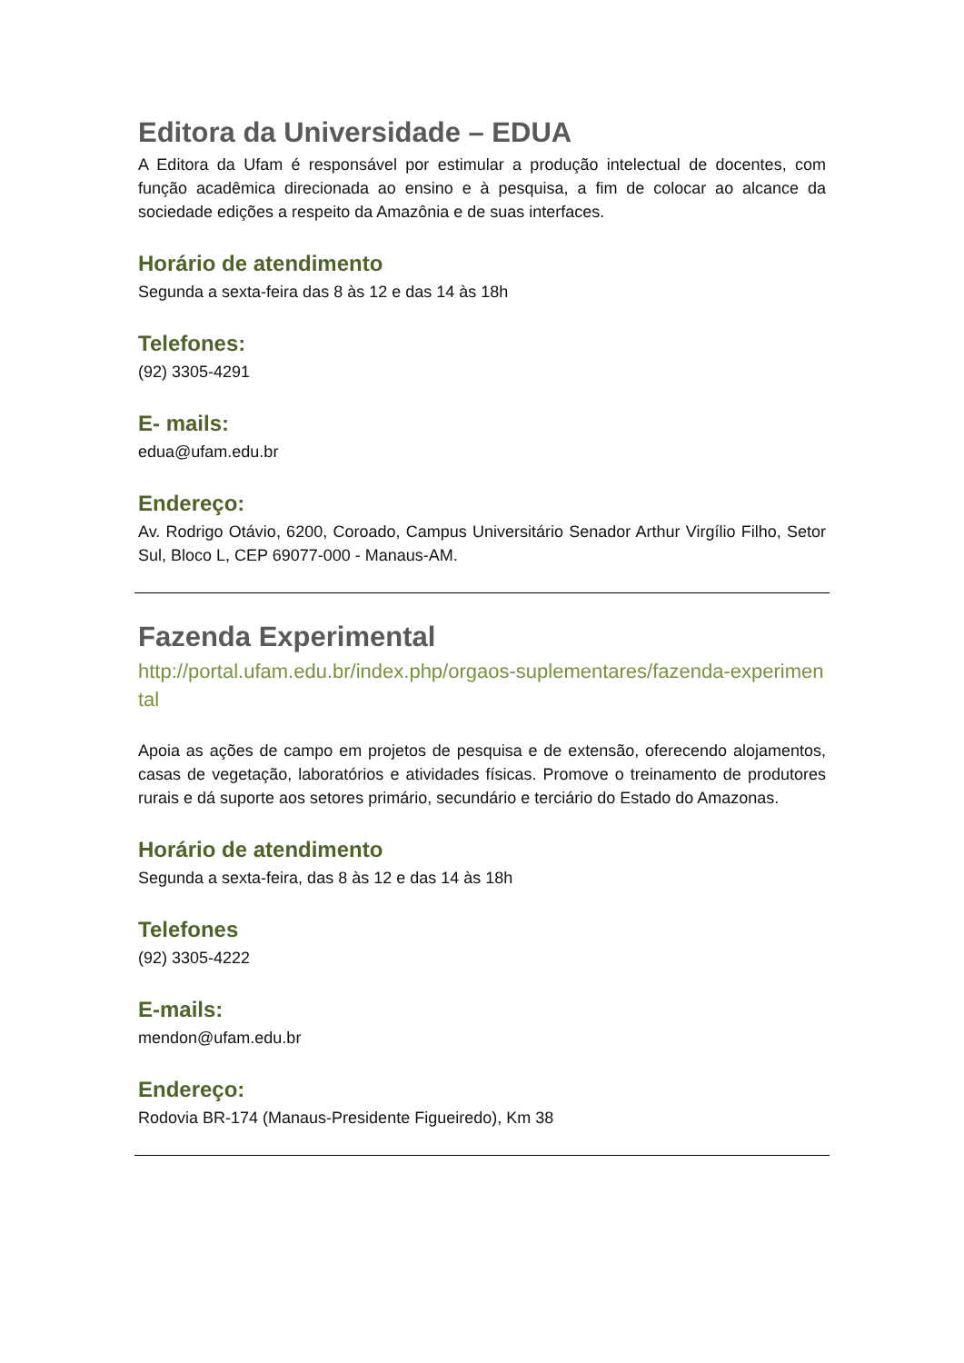Editora da Universidade – EDUA
A Editora da Ufam é responsável por estimular a produção intelectual de docentes, com função acadêmica direcionada ao ensino e à pesquisa, a fim de colocar ao alcance da sociedade edições a respeito da Amazônia e de suas interfaces.
Horário de atendimento
Segunda a sexta-feira das 8 às 12 e das 14 às 18h
Telefones:
(92) 3305-4291
E- mails:
edua@ufam.edu.br
Endereço:
Av. Rodrigo Otávio, 6200, Coroado, Campus Universitário Senador Arthur Virgílio Filho, Setor Sul, Bloco L, CEP 69077-000 - Manaus-AM.
Fazenda Experimental
http://portal.ufam.edu.br/index.php/orgaos-suplementares/fazenda-experimental
Apoia as ações de campo em projetos de pesquisa e de extensão, oferecendo alojamentos, casas de vegetação, laboratórios e atividades físicas. Promove o treinamento de produtores rurais e dá suporte aos setores primário, secundário e terciário do Estado do Amazonas.
Horário de atendimento
Segunda a sexta-feira, das 8 às 12 e das 14 às 18h
Telefones
(92) 3305-4222
E-mails:
mendon@ufam.edu.br
Endereço:
Rodovia BR-174 (Manaus-Presidente Figueiredo), Km 38